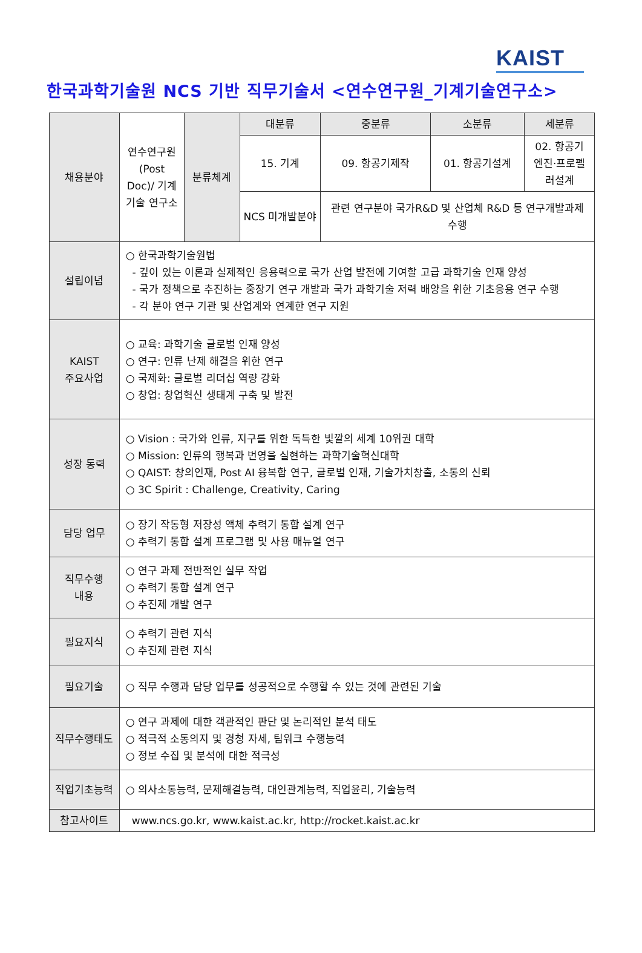KAIST
한국과학기술원 NCS 기반 직무기술서 <연수연구원_기계기술연구소>
| 채용분야 | 연수연구원 (Post Doc)/ 기계기술 연구소 | 분류체계 | 대분류 | 중분류 | 소분류 | 세분류 |
| | | | 15. 기계 | 09. 항공기제작 | 01. 항공기설계 | 02. 항공기엔진·프로펠러설계 |
| | | | NCS 미개발분야 | 관련 연구분야 국가R&D 및 산업체 R&D 등 연구개발과제 수행 | | |
| 설립이념 | ○ 한국과학기술원법 - 깊이 있는 이론과 실제적인 응용력으로 국가 산업 발전에 기여할 고급 과학기술 인재 양성 - 국가 정책으로 추진하는 중장기 연구 개발과 국가 과학기술 저력 배양을 위한 기초응용 연구 수행 - 각 분야 연구 기관 및 산업계와 연계한 연구 지원 | | | | | |
| KAIST 주요사업 | ○ 교육: 과학기술 글로벌 인재 양성 ○ 연구: 인류 난제 해결을 위한 연구 ○ 국제화: 글로벌 리더십 역량 강화 ○ 창업: 창업혁신 생태계 구축 및 발전 | | | | | |
| 성장 동력 | ○ Vision : 국가와 인류, 지구를 위한 독특한 빛깔의 세계 10위권 대학 ○ Mission: 인류의 행복과 번영을 실현하는 과학기술혁신대학 ○ QAIST: 창의인재, Post AI 융복합 연구, 글로벌 인재, 기술가치창출, 소통의 신뢰 ○ 3C Spirit : Challenge, Creativity, Caring | | | | | |
| 담당 업무 | ○ 장기 작동형 저장성 액체 추력기 통합 설계 연구 ○ 추력기 통합 설계 프로그램 및 사용 매뉴얼 연구 | | | | | |
| 직무수행 내용 | ○ 연구 과제 전반적인 실무 작업 ○ 추력기 통합 설계 연구 ○ 추진제 개발 연구 | | | | | |
| 필요지식 | ○ 추력기 관련 지식 ○ 추진제 관련 지식 | | | | | |
| 필요기술 | ○ 직무 수행과 담당 업무를 성공적으로 수행할 수 있는 것에 관련된 기술 | | | | | |
| 직무수행태도 | ○ 연구 과제에 대한 객관적인 판단 및 논리적인 분석 태도 ○ 적극적 소통의지 및 경청 자세, 팀워크 수행능력 ○ 정보 수집 및 분석에 대한 적극성 | | | | | |
| 직업기초능력 | ○ 의사소통능력, 문제해결능력, 대인관계능력, 직업윤리, 기술능력 | | | | | |
| 참고사이트 | www.ncs.go.kr, www.kaist.ac.kr, http://rocket.kaist.ac.kr | | | | | |